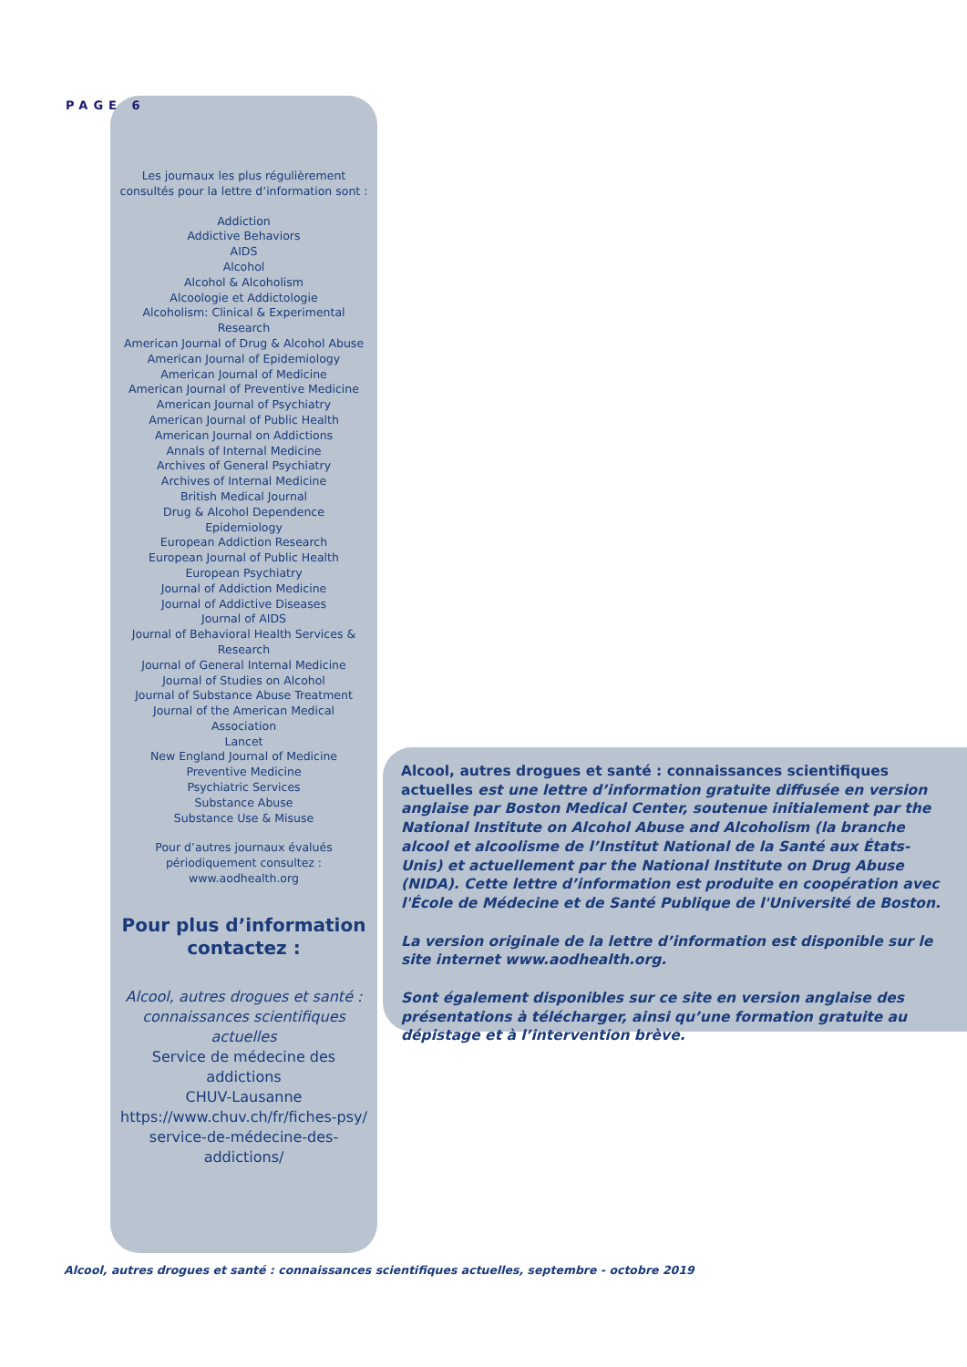PAGE 6
Les journaux les plus régulièrement consultés pour la lettre d’information sont :
Addiction
Addictive Behaviors
AIDS
Alcohol
Alcohol & Alcoholism
Alcoologie et Addictologie
Alcoholism: Clinical & Experimental Research
American Journal of Drug & Alcohol Abuse
American Journal of Epidemiology
American Journal of Medicine
American Journal of Preventive Medicine
American Journal of Psychiatry
American Journal of Public Health
American Journal on Addictions
Annals of Internal Medicine
Archives of General Psychiatry
Archives of Internal Medicine
British Medical Journal
Drug & Alcohol Dependence
Epidemiology
European Addiction Research
European Journal of Public Health
European Psychiatry
Journal of Addiction Medicine
Journal of Addictive Diseases
Journal of AIDS
Journal of Behavioral Health Services & Research
Journal of General Internal Medicine
Journal of Studies on Alcohol
Journal of Substance Abuse Treatment
Journal of the American Medical Association
Lancet
New England Journal of Medicine
Preventive Medicine
Psychiatric Services
Substance Abuse
Substance Use & Misuse
Pour d’autres journaux évalués périodiquement consultez :
www.aodhealth.org
Pour plus d’information contactez :
Alcool, autres drogues et santé : connaissances scientifiques actuelles
Service de médecine des addictions
CHUV-Lausanne
https://www.chuv.ch/fr/fiches-psy/ service-de-médecine-des-addictions/
Alcool, autres drogues et santé : connaissances scientifiques actuelles est une lettre d’information gratuite diffusée en version anglaise par Boston Medical Center, soutenue initialement par the National Institute on Alcohol Abuse and Alcoholism (la branche alcool et alcoolisme de l’Institut National de la Santé aux États-Unis) et actuellement par the National Institute on Drug Abuse (NIDA). Cette lettre d’information est produite en coopération avec l'École de Médecine et de Santé Publique de l'Université de Boston.
La version originale de la lettre d’information est disponible sur le site internet www.aodhealth.org.
Sont également disponibles sur ce site en version anglaise des présentations à télécharger, ainsi qu’une formation gratuite au dépistage et à l’intervention brève.
Alcool, autres drogues et santé : connaissances scientifiques actuelles, septembre - octobre 2019